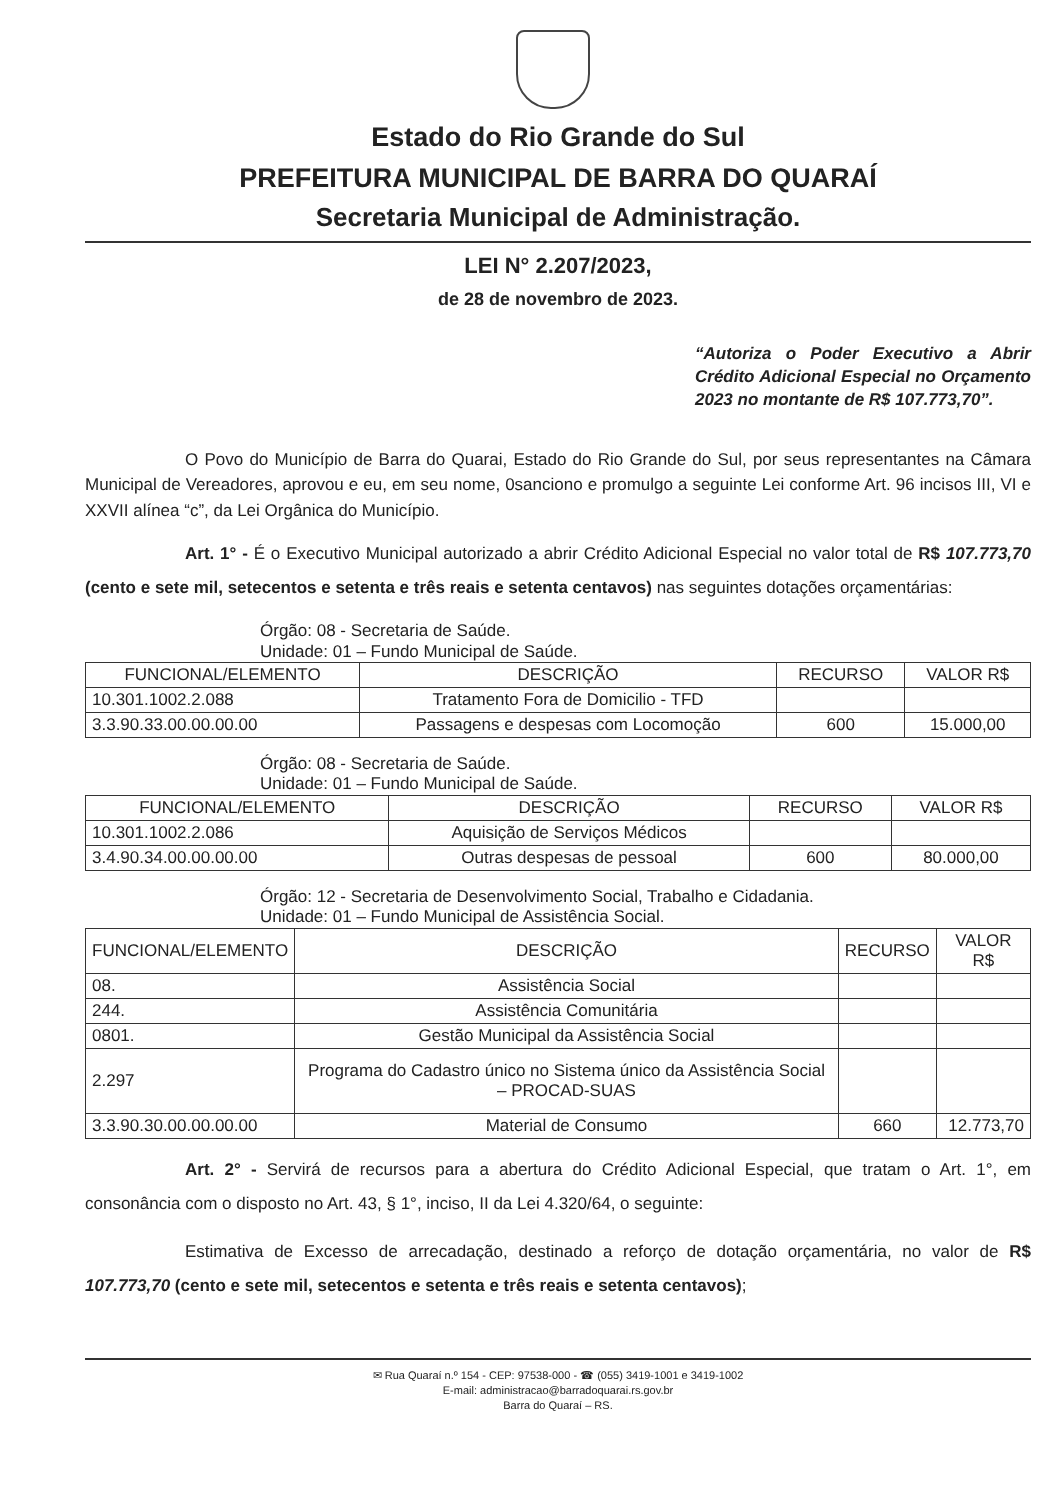Estado do Rio Grande do Sul
PREFEITURA MUNICIPAL DE BARRA DO QUARAÍ
Secretaria Municipal de Administração.
LEI N° 2.207/2023,
de 28 de novembro de 2023.
“Autoriza o Poder Executivo a Abrir Crédito Adicional Especial no Orçamento 2023 no montante de R$ 107.773,70”.
O Povo do Município de Barra do Quarai, Estado do Rio Grande do Sul, por seus representantes na Câmara Municipal de Vereadores, aprovou e eu, em seu nome, 0sanciono e promulgo a seguinte Lei conforme Art. 96 incisos III, VI e XXVII alínea “c”, da Lei Orgânica do Município.
Art. 1° - É o Executivo Municipal autorizado a abrir Crédito Adicional Especial no valor total de R$ 107.773,70 (cento e sete mil, setecentos e setenta e três reais e setenta centavos) nas seguintes dotações orçamentárias:
Órgão: 08 - Secretaria de Saúde.
Unidade: 01 – Fundo Municipal de Saúde.
| FUNCIONAL/ELEMENTO | DESCRIÇÃO | RECURSO | VALOR R$ |
| --- | --- | --- | --- |
| 10.301.1002.2.088 | Tratamento Fora de Domicilio - TFD | | |
| 3.3.90.33.00.00.00.00 | Passagens e despesas com Locomoção | 600 | 15.000,00 |
Órgão: 08 - Secretaria de Saúde.
Unidade: 01 – Fundo Municipal de Saúde.
| FUNCIONAL/ELEMENTO | DESCRIÇÃO | RECURSO | VALOR R$ |
| --- | --- | --- | --- |
| 10.301.1002.2.086 | Aquisição de Serviços Médicos | | |
| 3.4.90.34.00.00.00.00 | Outras despesas de pessoal | 600 | 80.000,00 |
Órgão: 12 - Secretaria de Desenvolvimento Social, Trabalho e Cidadania.
Unidade: 01 – Fundo Municipal de Assistência Social.
| FUNCIONAL/ELEMENTO | DESCRIÇÃO | RECURSO | VALOR R$ |
| --- | --- | --- | --- |
| 08. | Assistência Social | | |
| 244. | Assistência Comunitária | | |
| 0801. | Gestão Municipal da Assistência Social | | |
| 2.297 | Programa do Cadastro único no Sistema único da Assistência Social – PROCAD-SUAS | | |
| 3.3.90.30.00.00.00.00 | Material de Consumo | 660 | 12.773,70 |
Art. 2° - Servirá de recursos para a abertura do Crédito Adicional Especial, que tratam o Art. 1°, em consonância com o disposto no Art. 43, § 1°, inciso, II da Lei 4.320/64, o seguinte:
Estimativa de Excesso de arrecadação, destinado a reforço de dotação orçamentária, no valor de R$ 107.773,70 (cento e sete mil, setecentos e setenta e três reais e setenta centavos);
✉ Rua Quaraí n.º 154 - CEP: 97538-000 - ☎ (055) 3419-1001 e 3419-1002
E-mail: administracao@barradoquarai.rs.gov.br
Barra do Quaraí – RS.